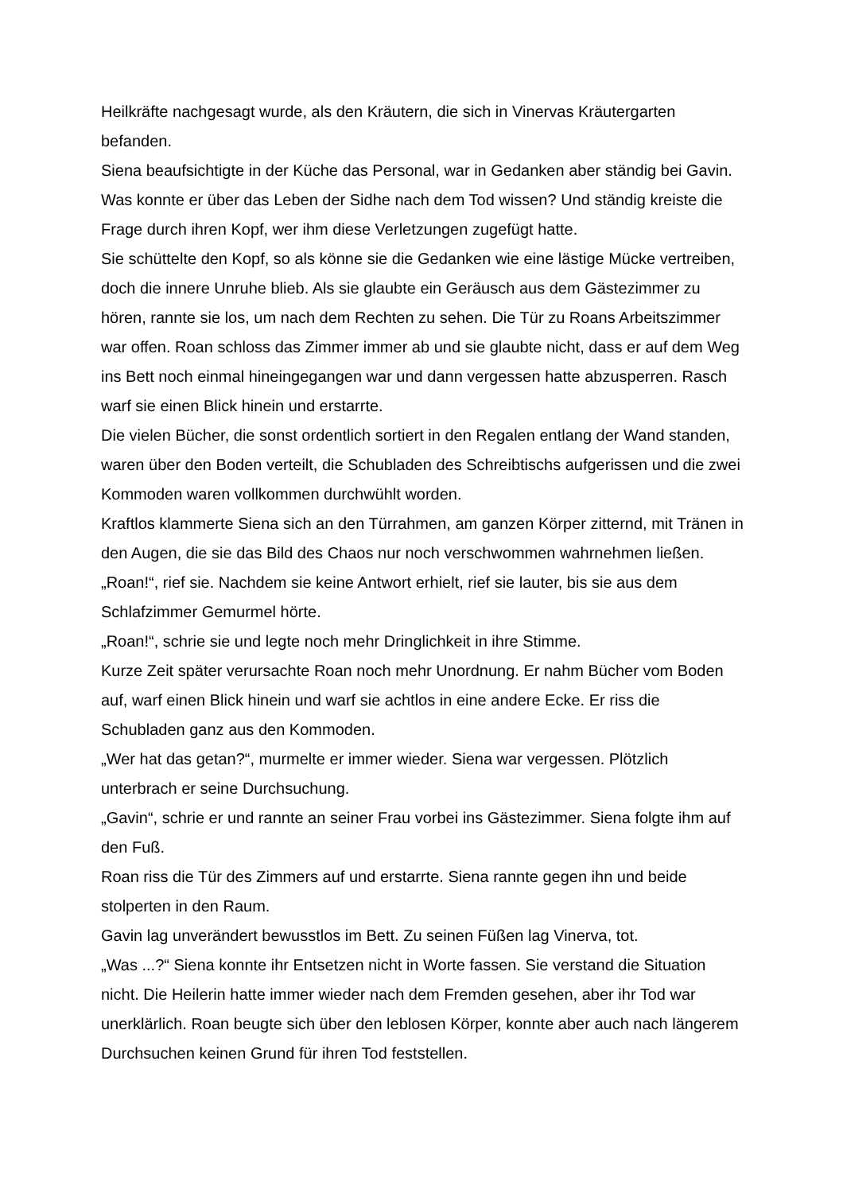Heilkräfte nachgesagt wurde, als den Kräutern, die sich in Vinervas Kräutergarten befanden.
Siena beaufsichtigte in der Küche das Personal, war in Gedanken aber ständig bei Gavin. Was konnte er über das Leben der Sidhe nach dem Tod wissen? Und ständig kreiste die Frage durch ihren Kopf, wer ihm diese Verletzungen zugefügt hatte.
Sie schüttelte den Kopf, so als könne sie die Gedanken wie eine lästige Mücke vertreiben, doch die innere Unruhe blieb. Als sie glaubte ein Geräusch aus dem Gästezimmer zu hören, rannte sie los, um nach dem Rechten zu sehen. Die Tür zu Roans Arbeitszimmer war offen. Roan schloss das Zimmer immer ab und sie glaubte nicht, dass er auf dem Weg ins Bett noch einmal hineingegangen war und dann vergessen hatte abzusperren. Rasch warf sie einen Blick hinein und erstarrte.
Die vielen Bücher, die sonst ordentlich sortiert in den Regalen entlang der Wand standen, waren über den Boden verteilt, die Schubladen des Schreibtischs aufgerissen und die zwei Kommoden waren vollkommen durchwühlt worden.
Kraftlos klammerte Siena sich an den Türrahmen, am ganzen Körper zitternd, mit Tränen in den Augen, die sie das Bild des Chaos nur noch verschwommen wahrnehmen ließen.
„Roan!“, rief sie. Nachdem sie keine Antwort erhielt, rief sie lauter, bis sie aus dem Schlafzimmer Gemurmel hörte.
„Roan!“, schrie sie und legte noch mehr Dringlichkeit in ihre Stimme.
Kurze Zeit später verursachte Roan noch mehr Unordnung. Er nahm Bücher vom Boden auf, warf einen Blick hinein und warf sie achtlos in eine andere Ecke. Er riss die Schubladen ganz aus den Kommoden.
„Wer hat das getan?“, murmelte er immer wieder. Siena war vergessen. Plötzlich unterbrach er seine Durchsuchung.
„Gavin“, schrie er und rannte an seiner Frau vorbei ins Gästezimmer. Siena folgte ihm auf den Fuß.
Roan riss die Tür des Zimmers auf und erstarrte. Siena rannte gegen ihn und beide stolperten in den Raum.
Gavin lag unverändert bewusstlos im Bett. Zu seinen Füßen lag Vinerva, tot.
„Was ...?“ Siena konnte ihr Entsetzen nicht in Worte fassen. Sie verstand die Situation nicht. Die Heilerin hatte immer wieder nach dem Fremden gesehen, aber ihr Tod war unerklärlich. Roan beugte sich über den leblosen Körper, konnte aber auch nach längerem Durchsuchen keinen Grund für ihren Tod feststellen.